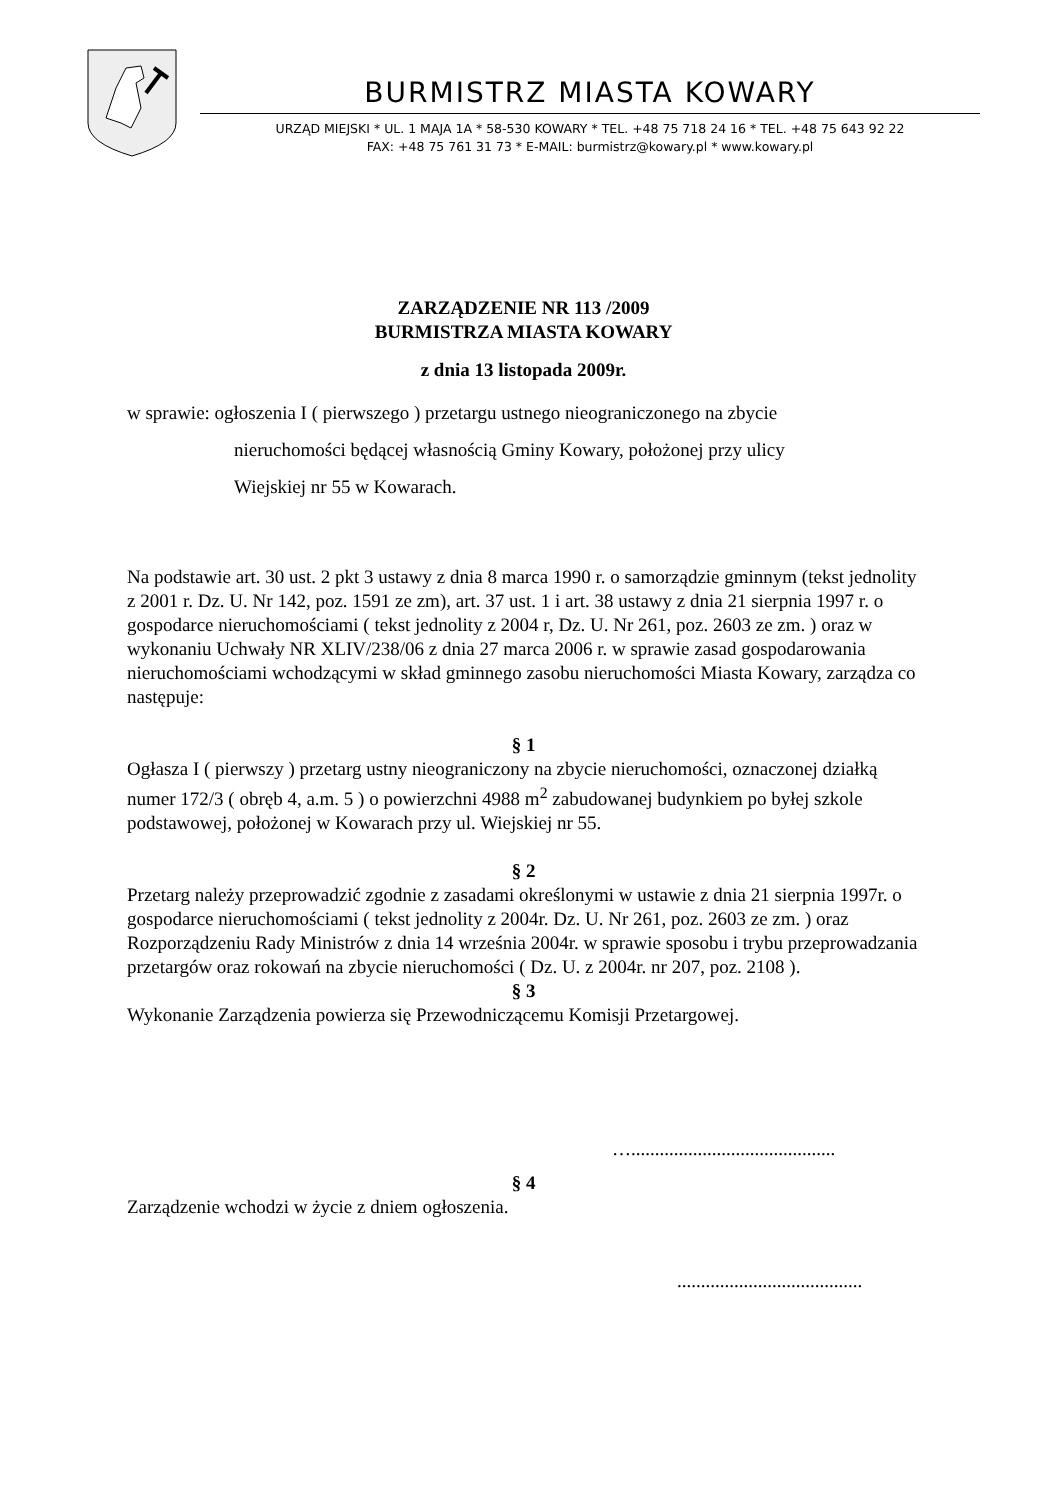BURMISTRZ MIASTA KOWARY
URZĄD MIEJSKI * UL. 1 MAJA 1A * 58-530 KOWARY * TEL. +48 75 718 24 16 * TEL. +48 75 643 92 22
FAX: +48 75 761 31 73 * E-MAIL: burmistrz@kowary.pl * www.kowary.pl
ZARZĄDZENIE NR 113 /2009
BURMISTRZA MIASTA KOWARY
z dnia 13 listopada 2009r.
w sprawie: ogłoszenia I ( pierwszego ) przetargu ustnego nieograniczonego na zbycie
nieruchomości będącej własnością Gminy Kowary, położonej przy ulicy
Wiejskiej nr 55 w Kowarach.
Na podstawie art. 30 ust. 2 pkt 3 ustawy z dnia 8 marca 1990 r. o samorządzie gminnym (tekst jednolity z 2001 r. Dz. U. Nr 142, poz. 1591 ze zm), art. 37 ust. 1 i art. 38 ustawy z dnia 21 sierpnia 1997 r. o gospodarce nieruchomościami ( tekst jednolity z 2004 r, Dz. U. Nr 261, poz. 2603 ze zm. ) oraz w wykonaniu Uchwały NR XLIV/238/06 z dnia 27 marca 2006 r. w sprawie zasad gospodarowania nieruchomościami wchodzącymi w skład gminnego zasobu nieruchomości Miasta Kowary, zarządza co następuje:
§ 1
Ogłasza I ( pierwszy ) przetarg ustny nieograniczony na zbycie nieruchomości, oznaczonej działką numer 172/3 ( obręb 4, a.m. 5 ) o powierzchni 4988 m<sup>2</sup> zabudowanej budynkiem po byłej szkole podstawowej, położonej w Kowarach przy ul. Wiejskiej nr 55.
§ 2
Przetarg należy przeprowadzić zgodnie z zasadami określonymi w ustawie z dnia 21 sierpnia 1997r. o gospodarce nieruchomościami ( tekst jednolity z 2004r. Dz. U. Nr 261, poz. 2603 ze zm. ) oraz Rozporządzeniu Rady Ministrów z dnia 14 września 2004r. w sprawie sposobu i trybu przeprowadzania przetargów oraz rokowań na zbycie nieruchomości ( Dz. U. z 2004r. nr 207, poz. 2108 ).
§ 3
Wykonanie Zarządzenia powierza się Przewodniczącemu Komisji Przetargowej.
…...........................................
§ 4
Zarządzenie wchodzi w życie z dniem ogłoszenia.
.......................................